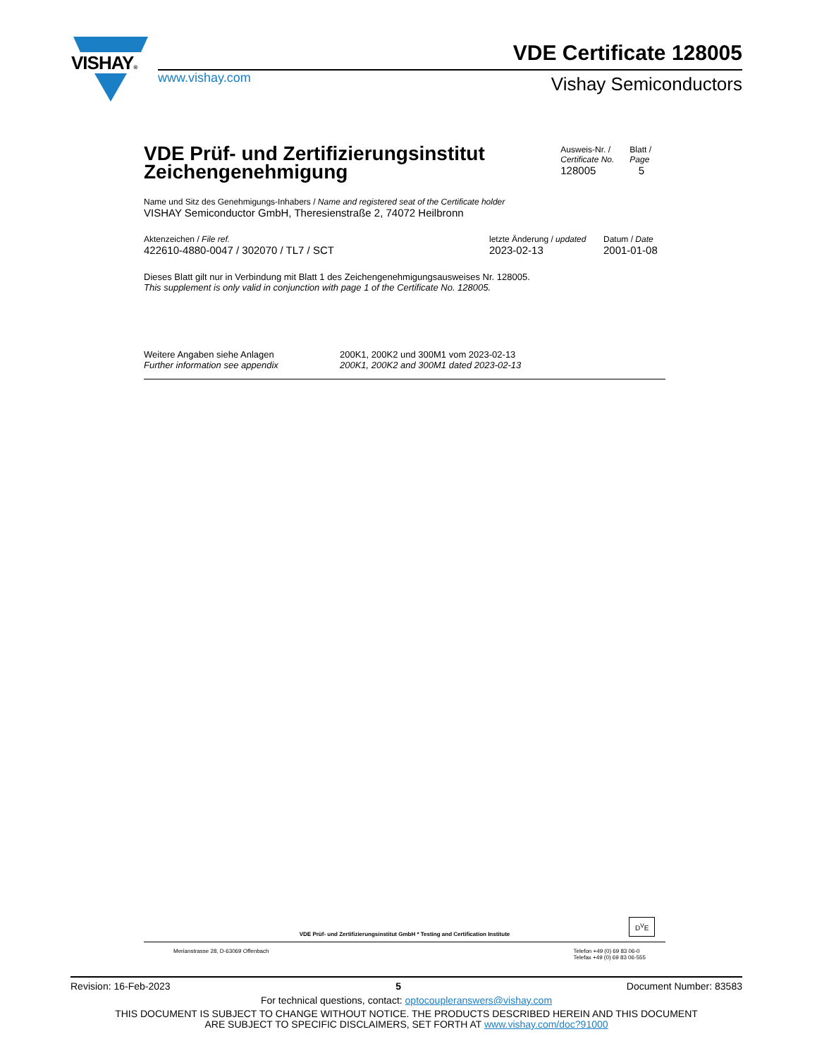VISHAY®
www.vishay.com
VDE Certificate 128005
Vishay Semiconductors
VDE Prüf- und Zertifizierungsinstitut
Zeichengenehmigung
Ausweis-Nr. /
Certificate No.
128005
Blatt /
Page
5
Name und Sitz des Genehmigungs-Inhabers / Name and registered seat of the Certificate holder
VISHAY Semiconductor GmbH, Theresienstraße 2, 74072 Heilbronn
Aktenzeichen / File ref.
422610-4880-0047 / 302070 / TL7 / SCT
letzte Änderung / updated
2023-02-13
Datum / Date
2001-01-08
Dieses Blatt gilt nur in Verbindung mit Blatt 1 des Zeichengenehmigungsausweises Nr. 128005.
This supplement is only valid in conjunction with page 1 of the Certificate No. 128005.
Weitere Angaben siehe Anlagen
Further information see appendix
200K1, 200K2 und 300M1 vom 2023-02-13
200K1, 200K2 and 300M1 dated 2023-02-13
VDE Prüf- und Zertifizierungsinstitut GmbH * Testing and Certification Institute
Merianstrasse 28, D-63069 Offenbach Telefon +49 (0) 69 83 06-0
Telefax +49 (0) 69 83 06-555
D<sup>V</sup>E
Revision: 16-Feb-2023 5 Document Number: 83583
For technical questions, contact: optocoupleranswers@vishay.com
THIS DOCUMENT IS SUBJECT TO CHANGE WITHOUT NOTICE. THE PRODUCTS DESCRIBED HEREIN AND THIS DOCUMENT
ARE SUBJECT TO SPECIFIC DISCLAIMERS, SET FORTH AT www.vishay.com/doc?91000